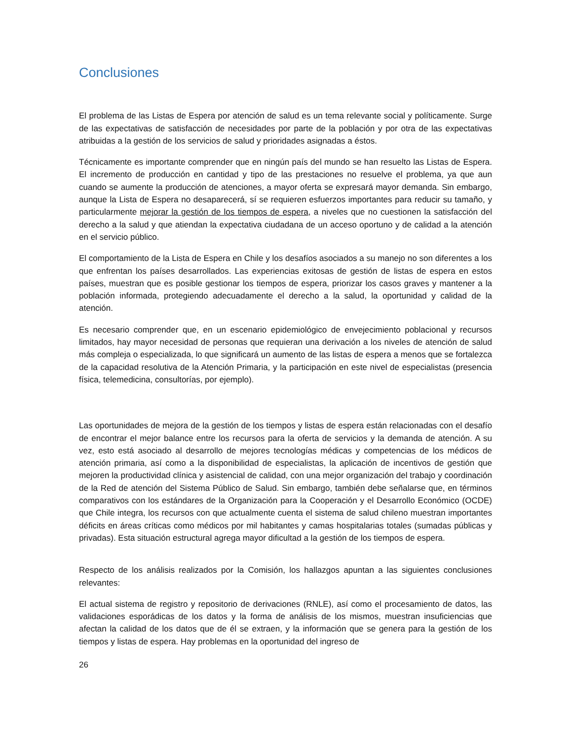Conclusiones
El problema de las Listas de Espera por atención de salud es un tema relevante social y políticamente. Surge de las expectativas de satisfacción de necesidades por parte de la población y por otra de las expectativas atribuidas a la gestión de los servicios de salud y prioridades asignadas a éstos.
Técnicamente es importante comprender que en ningún país del mundo se han resuelto las Listas de Espera. El incremento de producción en cantidad y tipo de las prestaciones no resuelve el problema, ya que aun cuando se aumente la producción de atenciones, a mayor oferta se expresará mayor demanda. Sin embargo, aunque la Lista de Espera no desaparecerá, sí se requieren esfuerzos importantes para reducir su tamaño, y particularmente mejorar la gestión de los tiempos de espera, a niveles que no cuestionen la satisfacción del derecho a la salud y que atiendan la expectativa ciudadana de un acceso oportuno y de calidad a la atención en el servicio público.
El comportamiento de la Lista de Espera en Chile y los desafíos asociados a su manejo no son diferentes a los que enfrentan los países desarrollados. Las experiencias exitosas de gestión de listas de espera en estos países, muestran que es posible gestionar los tiempos de espera, priorizar los casos graves y mantener a la población informada, protegiendo adecuadamente el derecho a la salud, la oportunidad y calidad de la atención.
Es necesario comprender que, en un escenario epidemiológico de envejecimiento poblacional y recursos limitados, hay mayor necesidad de personas que requieran una derivación a los niveles de atención de salud más compleja o especializada, lo que significará un aumento de las listas de espera a menos que se fortalezca de la capacidad resolutiva de la Atención Primaria, y la participación en este nivel de especialistas (presencia física, telemedicina, consultorías, por ejemplo).
Las oportunidades de mejora de la gestión de los tiempos y listas de espera están relacionadas con el desafío de encontrar el mejor balance entre los recursos para la oferta de servicios y la demanda de atención. A su vez, esto está asociado al desarrollo de mejores tecnologías médicas y competencias de los médicos de atención primaria, así como a la disponibilidad de especialistas, la aplicación de incentivos de gestión que mejoren la productividad clínica y asistencial de calidad, con una mejor organización del trabajo y coordinación de la Red de atención del Sistema Público de Salud. Sin embargo, también debe señalarse que, en términos comparativos con los estándares de la Organización para la Cooperación y el Desarrollo Económico (OCDE) que Chile integra, los recursos con que actualmente cuenta el sistema de salud chileno muestran importantes déficits en áreas críticas como médicos por mil habitantes y camas hospitalarias totales (sumadas públicas y privadas). Esta situación estructural agrega mayor dificultad a la gestión de los tiempos de espera.
Respecto de los análisis realizados por la Comisión, los hallazgos apuntan a las siguientes conclusiones relevantes:
El actual sistema de registro y repositorio de derivaciones (RNLE), así como el procesamiento de datos, las validaciones esporádicas de los datos y la forma de análisis de los mismos, muestran insuficiencias que afectan la calidad de los datos que de él se extraen, y la información que se genera para la gestión de los tiempos y listas de espera. Hay problemas en la oportunidad del ingreso de
26